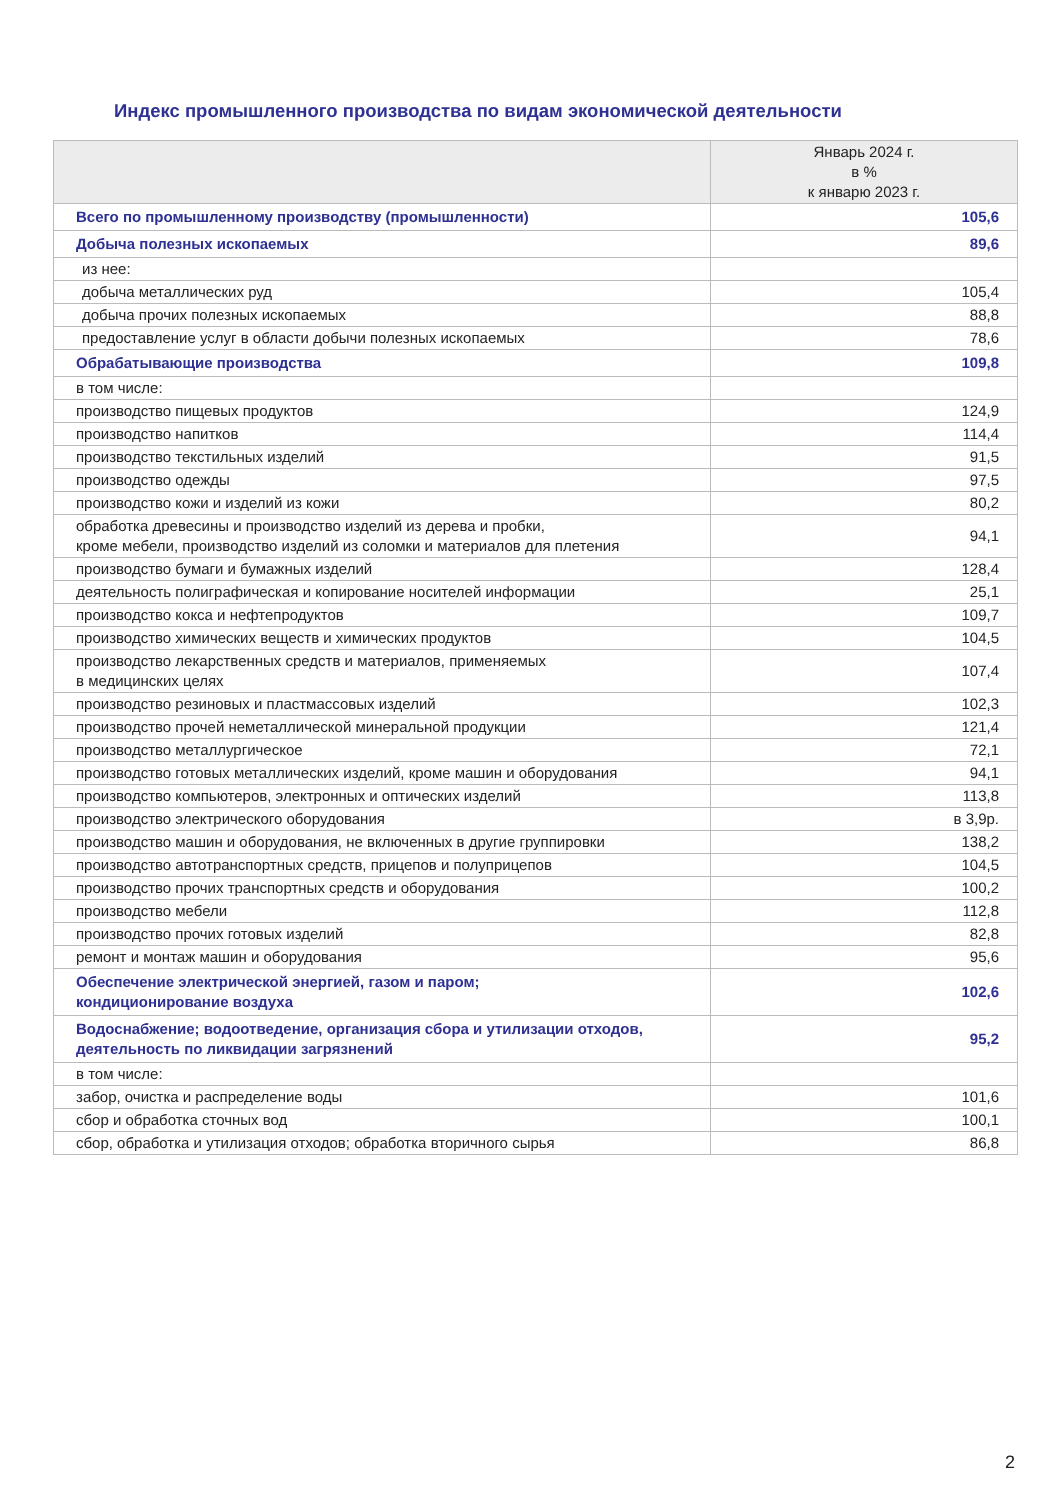Индекс промышленного производства по видам экономической деятельности
| | Январь 2024 г. в % к январю 2023 г. |
| --- | --- |
| Всего по промышленному производству (промышленности) | 105,6 |
| Добыча полезных ископаемых | 89,6 |
| из нее: | |
| добыча металлических руд | 105,4 |
| добыча прочих полезных ископаемых | 88,8 |
| предоставление услуг в области добычи полезных ископаемых | 78,6 |
| Обрабатывающие производства | 109,8 |
| в том числе: | |
| производство пищевых продуктов | 124,9 |
| производство напитков | 114,4 |
| производство текстильных изделий | 91,5 |
| производство одежды | 97,5 |
| производство кожи и изделий из кожи | 80,2 |
| обработка древесины и производство изделий из дерева и пробки, кроме мебели, производство изделий из соломки и материалов для плетения | 94,1 |
| производство бумаги и бумажных изделий | 128,4 |
| деятельность полиграфическая и копирование носителей информации | 25,1 |
| производство кокса и нефтепродуктов | 109,7 |
| производство химических веществ и химических продуктов | 104,5 |
| производство лекарственных средств и материалов, применяемых в медицинских целях | 107,4 |
| производство резиновых и пластмассовых изделий | 102,3 |
| производство прочей неметаллической минеральной продукции | 121,4 |
| производство металлургическое | 72,1 |
| производство готовых металлических изделий, кроме машин и оборудования | 94,1 |
| производство компьютеров, электронных и оптических изделий | 113,8 |
| производство электрического оборудования | в 3,9р. |
| производство машин и оборудования, не включенных в другие группировки | 138,2 |
| производство автотранспортных средств, прицепов и полуприцепов | 104,5 |
| производство прочих транспортных средств и оборудования | 100,2 |
| производство мебели | 112,8 |
| производство прочих готовых изделий | 82,8 |
| ремонт и монтаж машин и оборудования | 95,6 |
| Обеспечение электрической энергией, газом и паром; кондиционирование воздуха | 102,6 |
| Водоснабжение; водоотведение, организация сбора и утилизации отходов, деятельность по ликвидации загрязнений | 95,2 |
| в том числе: | |
| забор, очистка и распределение воды | 101,6 |
| сбор и обработка сточных вод | 100,1 |
| сбор, обработка и утилизация отходов; обработка вторичного сырья | 86,8 |
2